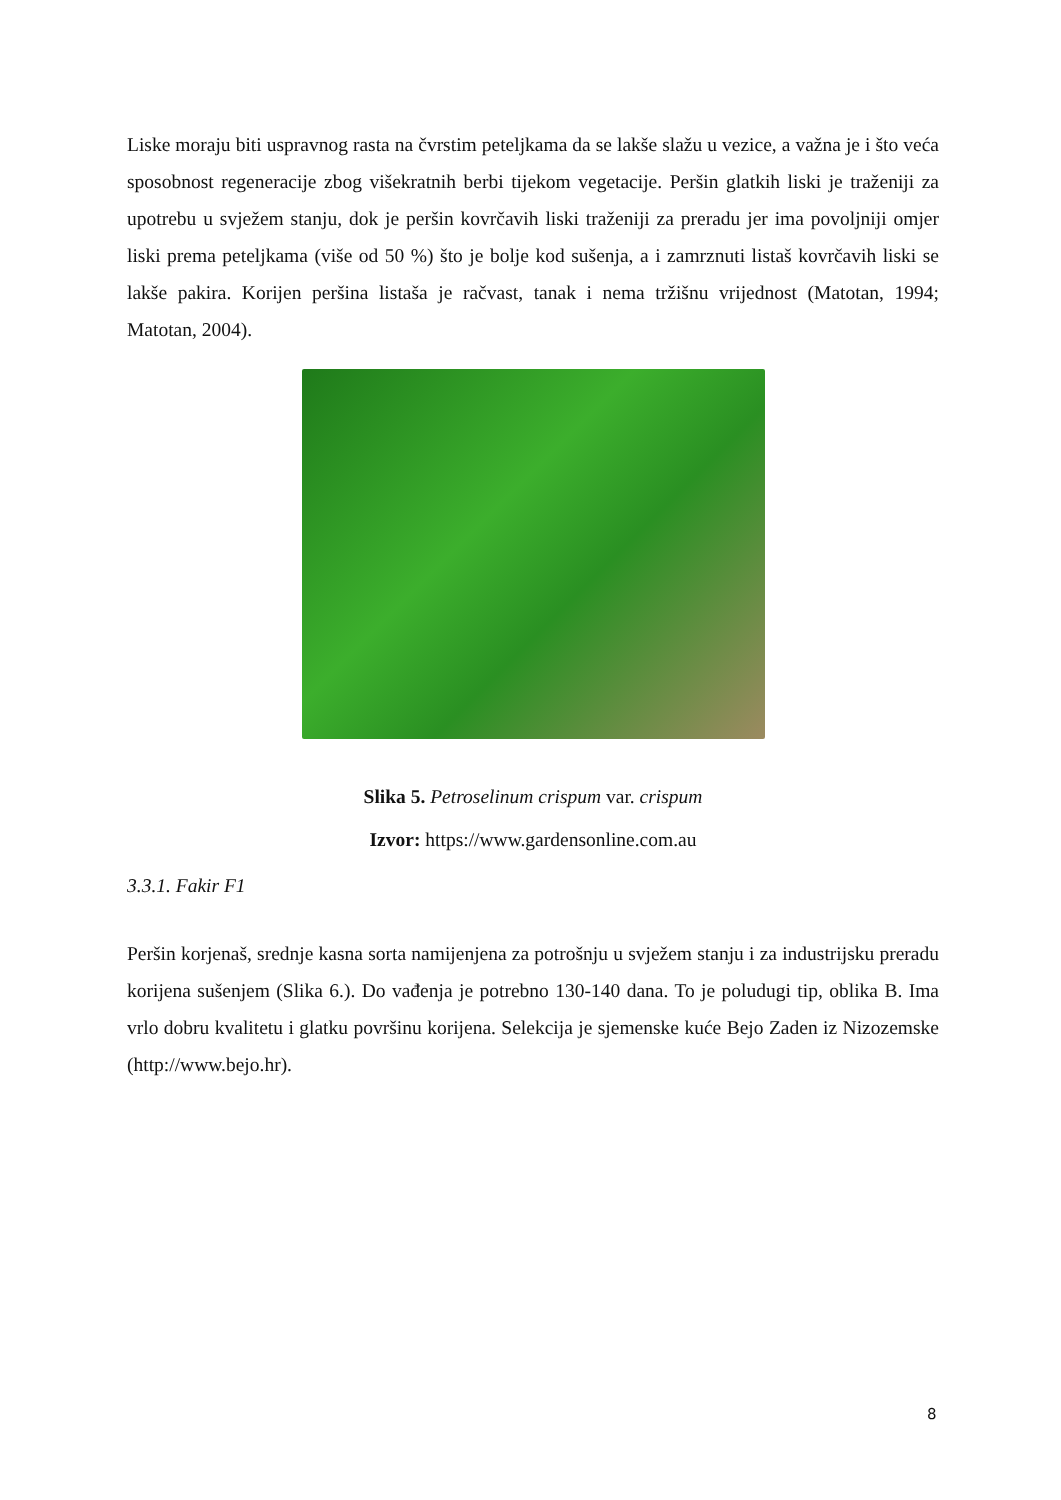Liske moraju biti uspravnog rasta na čvrstim peteljkama da se lakše slažu u vezice, a važna je i što veća sposobnost regeneracije zbog višekratnih berbi tijekom vegetacije. Peršin glatkih liski je traženiji za upotrebu u svježem stanju, dok je peršin kovrčavih liski traženiji za preradu jer ima povoljniji omjer liski prema peteljkama (više od 50 %) što je bolje kod sušenja, a i zamrznuti listaš kovrčavih liski se lakše pakira. Korijen peršina listaša je račvast, tanak i nema tržišnu vrijednost (Matotan, 1994; Matotan, 2004).
Slika 5. Petroselinum crispum var. crispum
Izvor: https://www.gardensonline.com.au
3.3.1. Fakir F1
Peršin korjenaš, srednje kasna sorta namijenjena za potrošnju u svježem stanju i za industrijsku preradu korijena sušenjem (Slika 6.). Do vađenja je potrebno 130-140 dana. To je poludugi tip, oblika B. Ima vrlo dobru kvalitetu i glatku površinu korijena. Selekcija je sjemenske kuće Bejo Zaden iz Nizozemske (http://www.bejo.hr).
8